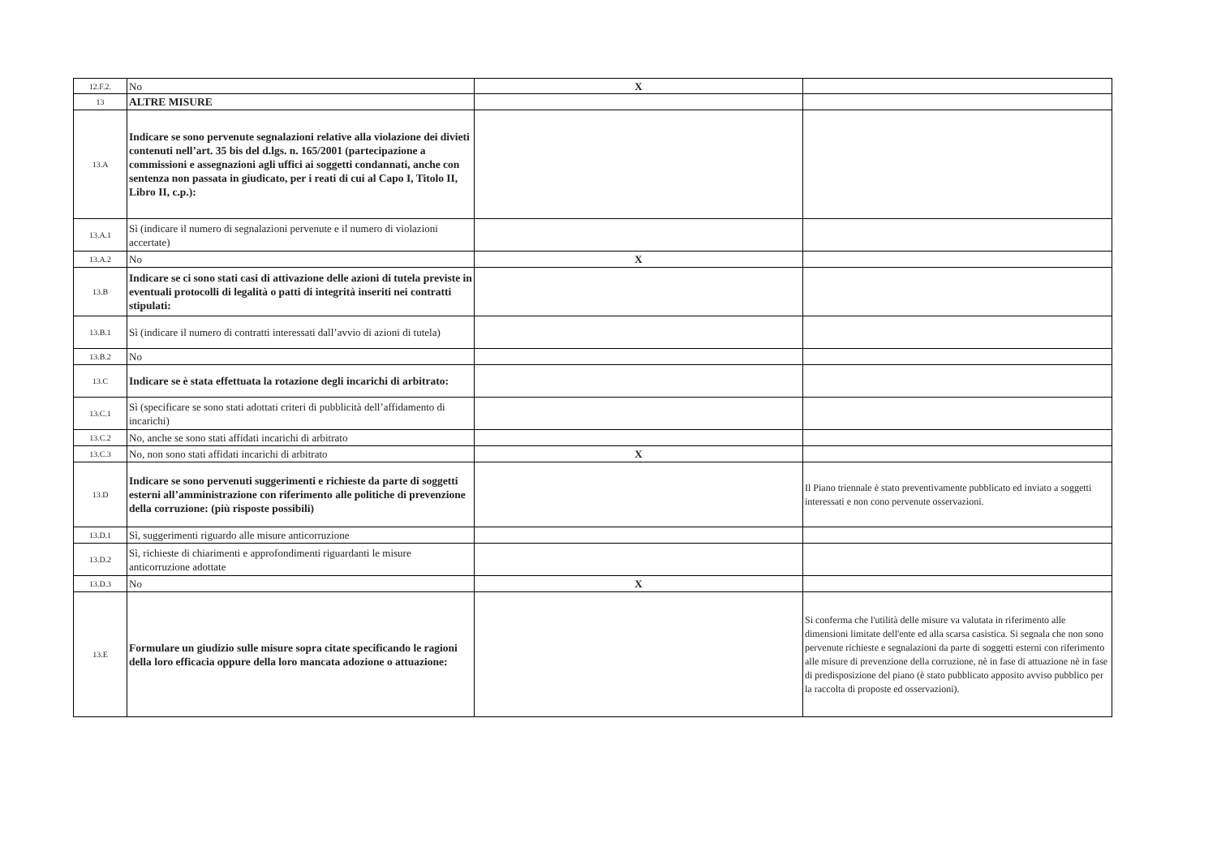| 12.F.2. | No | X | |
| 13 | ALTRE MISURE | | |
| 13.A | Indicare se sono pervenute segnalazioni relative alla violazione dei divieti contenuti nell’art. 35 bis del d.lgs. n. 165/2001 (partecipazione a commissioni e assegnazioni agli uffici ai soggetti condannati, anche con sentenza non passata in giudicato, per i reati di cui al Capo I, Titolo II, Libro II, c.p.): | | |
| 13.A.1 | Sì (indicare il numero di segnalazioni pervenute e il numero di violazioni accertate) | | |
| 13.A.2 | No | X | |
| 13.B | Indicare se ci sono stati casi di attivazione delle azioni di tutela previste in eventuali protocolli di legalità o patti di integrità inseriti nei contratti stipulati: | | |
| 13.B.1 | Sì (indicare il numero di contratti interessati dall’avvio di azioni di tutela) | | |
| 13.B.2 | No | | |
| 13.C | Indicare se è stata effettuata la rotazione degli incarichi di arbitrato: | | |
| 13.C.1 | Sì (specificare se sono stati adottati criteri di pubblicità dell’affidamento di incarichi) | | |
| 13.C.2 | No, anche se sono stati affidati incarichi di arbitrato | | |
| 13.C.3 | No, non sono stati affidati incarichi di arbitrato | X | |
| 13.D | Indicare se sono pervenuti suggerimenti e richieste da parte di soggetti esterni all’amministrazione con riferimento alle politiche di prevenzione della corruzione: (più risposte possibili) | | Il Piano triennale è stato preventivamente pubblicato ed inviato a soggetti interessati e non cono pervenute osservazioni. |
| 13.D.1 | Sì, suggerimenti riguardo alle misure anticorruzione | | |
| 13.D.2 | Sì, richieste di chiarimenti e approfondimenti riguardanti le misure anticorruzione adottate | | |
| 13.D.3 | No | X | |
| 13.E | Formulare un giudizio sulle misure sopra citate specificando le ragioni della loro efficacia oppure della loro mancata adozione o attuazione: | | Si conferma che l'utilità delle misure va valutata in riferimento alle dimensioni limitate dell'ente ed alla scarsa casistica. Si segnala che non sono pervenute richieste e segnalazioni da parte di soggetti esterni con riferimento alle misure di prevenzione della corruzione, nè in fase di attuazione nè in fase di predisposizione del piano (è stato pubblicato apposito avviso pubblico per la raccolta di proposte ed osservazioni). |